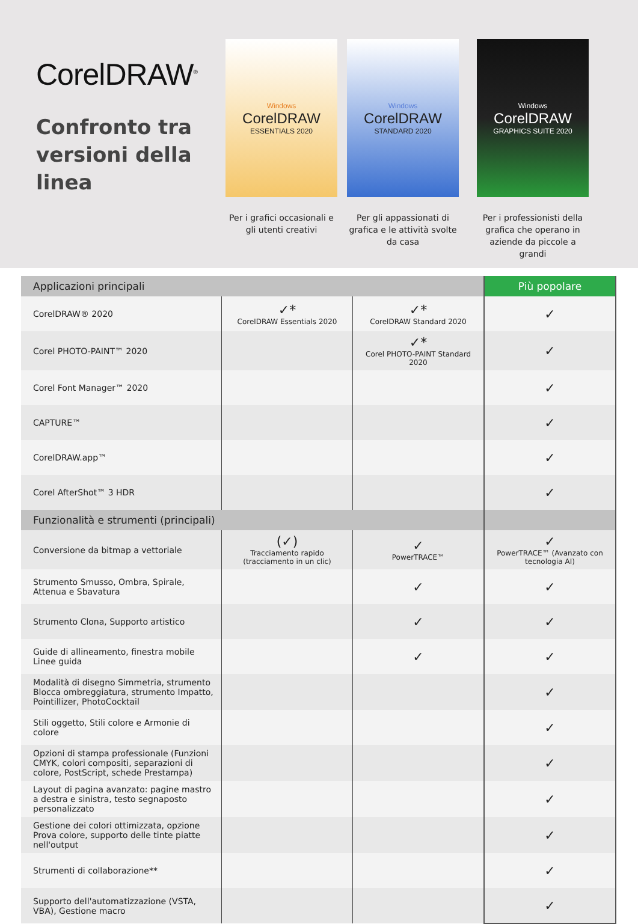CorelDRAW<sup>®</sup>
Confronto tra versioni della linea
Windows
CorelDRAW
ESSENTIALS 2020
Per i grafici occasionali e gli utenti creativi
Windows
CorelDRAW
STANDARD 2020
Per gli appassionati di grafica e le attività svolte da casa
Windows
CorelDRAW
GRAPHICS SUITE 2020
Per i professionisti della grafica che operano in aziende da piccole a grandi
| Applicazioni principali | | | Più popolare |
| CorelDRAW® 2020 | ✓* CorelDRAW Essentials 2020 | ✓* CorelDRAW Standard 2020 | ✓ |
| Corel PHOTO-PAINT™ 2020 | | ✓* Corel PHOTO-PAINT Standard 2020 | ✓ |
| Corel Font Manager™ 2020 | | | ✓ |
| CAPTURE™ | | | ✓ |
| CorelDRAW.app™ | | | ✓ |
| Corel AfterShot™ 3 HDR | | | ✓ |
| Funzionalità e strumenti (principali) | | | |
| Conversione da bitmap a vettoriale | (✓) Tracciamento rapido (tracciamento in un clic) | ✓ PowerTRACE™ | ✓ PowerTRACE™ (Avanzato con tecnologia AI) |
| Strumento Smusso, Ombra, Spirale, Attenua e Sbavatura | | ✓ | ✓ |
| Strumento Clona, Supporto artistico | | ✓ | ✓ |
| Guide di allineamento, finestra mobile Linee guida | | ✓ | ✓ |
| Modalità di disegno Simmetria, strumento Blocca ombreggiatura, strumento Impatto, Pointillizer, PhotoCocktail | | | ✓ |
| Stili oggetto, Stili colore e Armonie di colore | | | ✓ |
| Opzioni di stampa professionale (Funzioni CMYK, colori compositi, separazioni di colore, PostScript, schede Prestampa) | | | ✓ |
| Layout di pagina avanzato: pagine mastro a destra e sinistra, testo segnaposto personalizzato | | | ✓ |
| Gestione dei colori ottimizzata, opzione Prova colore, supporto delle tinte piatte nell'output | | | ✓ |
| Strumenti di collaborazione** | | | ✓ |
| Supporto dell'automatizzazione (VSTA, VBA), Gestione macro | | | ✓ |